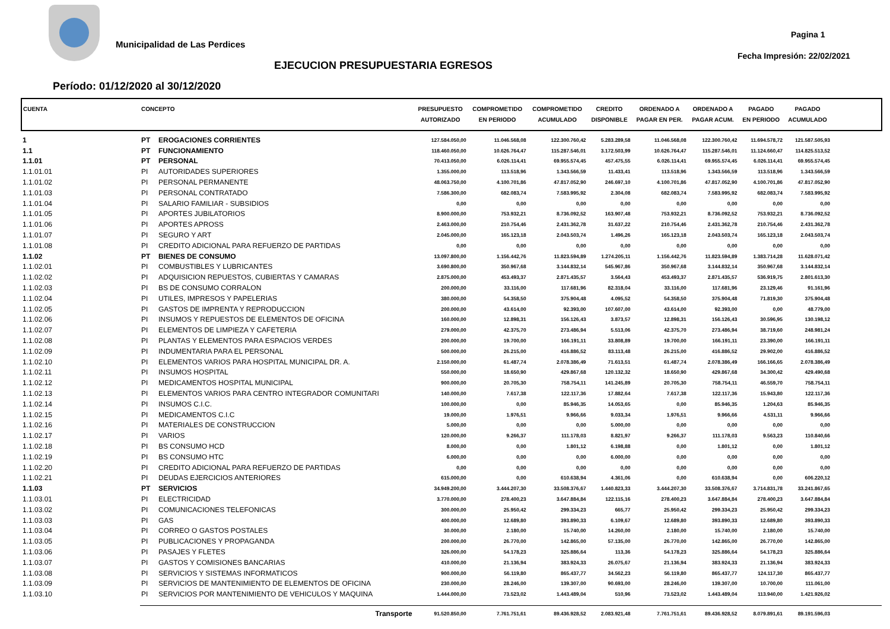Municipalidad de Las Perdices
Pagina 1
Fecha Impresión: 22/02/2021
EJECUCION PRESUPUESTARIA EGRESOS
Período: 01/12/2020 al 30/12/2020
| CUENTA | CONCEPTO | | PRESUPUESTO AUTORIZADO | COMPROMETIDO EN PERIODO | COMPROMETIDO ACUMULADO | CREDITO DISPONIBLE | ORDENADO A PAGAR EN PER. | ORDENADO A PAGAR ACUM. | PAGADO EN PERIODO | PAGADO ACUMULADO | |
| --- | --- | --- | --- | --- | --- | --- | --- | --- | --- | --- | --- |
| 1 | PT | EROGACIONES CORRIENTES | 127.584.050,00 | 11.046.568,08 | 122.300.760,42 | 5.283.289,58 | 11.046.568,08 | 122.300.760,42 | 11.694.578,72 | 121.587.505,93 | |
| 1.1 | PT | FUNCIONAMIENTO | 118.460.050,00 | 10.626.764,47 | 115.287.546,01 | 3.172.503,99 | 10.626.764,47 | 115.287.546,01 | 11.124.660,47 | 114.825.513,52 | |
| 1.1.01 | PT | PERSONAL | 70.413.050,00 | 6.026.114,41 | 69.955.574,45 | 457.475,55 | 6.026.114,41 | 69.955.574,45 | 6.026.114,41 | 69.955.574,45 | |
| 1.1.01.01 | PI | AUTORIDADES SUPERIORES | 1.355.000,00 | 113.518,96 | 1.343.566,59 | 11.433,41 | 113.518,96 | 1.343.566,59 | 113.518,96 | 1.343.566,59 | |
| 1.1.01.02 | PI | PERSONAL PERMANENTE | 48.063.750,00 | 4.100.701,86 | 47.817.052,90 | 246.697,10 | 4.100.701,86 | 47.817.052,90 | 4.100.701,86 | 47.817.052,90 | |
| 1.1.01.03 | PI | PERSONAL CONTRATADO | 7.586.300,00 | 682.083,74 | 7.583.995,92 | 2.304,08 | 682.083,74 | 7.583.995,92 | 682.083,74 | 7.583.995,92 | |
| 1.1.01.04 | PI | SALARIO FAMILIAR - SUBSIDIOS | 0,00 | 0,00 | 0,00 | 0,00 | 0,00 | 0,00 | 0,00 | 0,00 | |
| 1.1.01.05 | PI | APORTES JUBILATORIOS | 8.900.000,00 | 753.932,21 | 8.736.092,52 | 163.907,48 | 753.932,21 | 8.736.092,52 | 753.932,21 | 8.736.092,52 | |
| 1.1.01.06 | PI | APORTES APROSS | 2.463.000,00 | 210.754,46 | 2.431.362,78 | 31.637,22 | 210.754,46 | 2.431.362,78 | 210.754,46 | 2.431.362,78 | |
| 1.1.01.07 | PI | SEGURO Y ART | 2.045.000,00 | 165.123,18 | 2.043.503,74 | 1.496,26 | 165.123,18 | 2.043.503,74 | 165.123,18 | 2.043.503,74 | |
| 1.1.01.08 | PI | CREDITO ADICIONAL PARA REFUERZO DE PARTIDAS | 0,00 | 0,00 | 0,00 | 0,00 | 0,00 | 0,00 | 0,00 | 0,00 | |
| 1.1.02 | PT | BIENES DE CONSUMO | 13.097.800,00 | 1.156.442,76 | 11.823.594,89 | 1.274.205,11 | 1.156.442,76 | 11.823.594,89 | 1.383.714,28 | 11.628.071,42 | |
| 1.1.02.01 | PI | COMBUSTIBLES Y LUBRICANTES | 3.690.800,00 | 350.967,68 | 3.144.832,14 | 545.967,86 | 350.967,68 | 3.144.832,14 | 350.967,68 | 3.144.832,14 | |
| 1.1.02.02 | PI | ADQUISICION REPUESTOS, CUBIERTAS Y CAMARAS | 2.875.000,00 | 453.493,37 | 2.871.435,57 | 3.564,43 | 453.493,37 | 2.871.435,57 | 536.919,75 | 2.801.613,30 | |
| 1.1.02.03 | PI | BS DE CONSUMO CORRALON | 200.000,00 | 33.116,00 | 117.681,96 | 82.318,04 | 33.116,00 | 117.681,96 | 23.129,46 | 91.161,96 | |
| 1.1.02.04 | PI | UTILES, IMPRESOS Y PAPELERIAS | 380.000,00 | 54.358,50 | 375.904,48 | 4.095,52 | 54.358,50 | 375.904,48 | 71.819,30 | 375.904,48 | |
| 1.1.02.05 | PI | GASTOS DE IMPRENTA Y REPRODUCCION | 200.000,00 | 43.614,00 | 92.393,00 | 107.607,00 | 43.614,00 | 92.393,00 | 0,00 | 48.779,00 | |
| 1.1.02.06 | PI | INSUMOS Y REPUESTOS DE ELEMENTOS DE OFICINA | 160.000,00 | 12.898,31 | 156.126,43 | 3.873,57 | 12.898,31 | 156.126,43 | 30.596,95 | 130.198,12 | |
| 1.1.02.07 | PI | ELEMENTOS DE LIMPIEZA Y CAFETERIA | 279.000,00 | 42.375,70 | 273.486,94 | 5.513,06 | 42.375,70 | 273.486,94 | 38.719,60 | 248.981,24 | |
| 1.1.02.08 | PI | PLANTAS Y ELEMENTOS PARA ESPACIOS VERDES | 200.000,00 | 19.700,00 | 166.191,11 | 33.808,89 | 19.700,00 | 166.191,11 | 23.390,00 | 166.191,11 | |
| 1.1.02.09 | PI | INDUMENTARIA PARA EL PERSONAL | 500.000,00 | 26.215,00 | 416.886,52 | 83.113,48 | 26.215,00 | 416.886,52 | 29.902,00 | 416.886,52 | |
| 1.1.02.10 | PI | ELEMENTOS VARIOS PARA HOSPITAL MUNICIPAL DR. A. | 2.150.000,00 | 61.487,74 | 2.078.386,49 | 71.613,51 | 61.487,74 | 2.078.386,49 | 166.166,65 | 2.078.386,49 | |
| 1.1.02.11 | PI | INSUMOS HOSPITAL | 550.000,00 | 18.650,90 | 429.867,68 | 120.132,32 | 18.650,90 | 429.867,68 | 34.300,42 | 429.490,68 | |
| 1.1.02.12 | PI | MEDICAMENTOS HOSPITAL MUNICIPAL | 900.000,00 | 20.705,30 | 758.754,11 | 141.245,89 | 20.705,30 | 758.754,11 | 46.559,70 | 758.754,11 | |
| 1.1.02.13 | PI | ELEMENTOS VARIOS PARA CENTRO INTEGRADOR COMUNITARI | 140.000,00 | 7.617,38 | 122.117,36 | 17.882,64 | 7.617,38 | 122.117,36 | 15.943,80 | 122.117,36 | |
| 1.1.02.14 | PI | INSUMOS C.I.C. | 100.000,00 | 0,00 | 85.946,35 | 14.053,65 | 0,00 | 85.946,35 | 1.204,63 | 85.946,35 | |
| 1.1.02.15 | PI | MEDICAMENTOS C.I.C | 19.000,00 | 1.976,51 | 9.966,66 | 9.033,34 | 1.976,51 | 9.966,66 | 4.531,11 | 9.966,66 | |
| 1.1.02.16 | PI | MATERIALES DE CONSTRUCCION | 5.000,00 | 0,00 | 0,00 | 5.000,00 | 0,00 | 0,00 | 0,00 | 0,00 | |
| 1.1.02.17 | PI | VARIOS | 120.000,00 | 9.266,37 | 111.178,03 | 8.821,97 | 9.266,37 | 111.178,03 | 9.563,23 | 110.840,66 | |
| 1.1.02.18 | PI | BS CONSUMO HCD | 8.000,00 | 0,00 | 1.801,12 | 6.198,88 | 0,00 | 1.801,12 | 0,00 | 1.801,12 | |
| 1.1.02.19 | PI | BS CONSUMO HTC | 6.000,00 | 0,00 | 0,00 | 6.000,00 | 0,00 | 0,00 | 0,00 | 0,00 | |
| 1.1.02.20 | PI | CREDITO ADICIONAL PARA REFUERZO DE PARTIDAS | 0,00 | 0,00 | 0,00 | 0,00 | 0,00 | 0,00 | 0,00 | 0,00 | |
| 1.1.02.21 | PI | DEUDAS EJERCICIOS ANTERIORES | 615.000,00 | 0,00 | 610.638,94 | 4.361,06 | 0,00 | 610.638,94 | 0,00 | 606.220,12 | |
| 1.1.03 | PT | SERVICIOS | 34.949.200,00 | 3.444.207,30 | 33.508.376,67 | 1.440.823,33 | 3.444.207,30 | 33.508.376,67 | 3.714.831,78 | 33.241.867,65 | |
| 1.1.03.01 | PI | ELECTRICIDAD | 3.770.000,00 | 278.400,23 | 3.647.884,84 | 122.115,16 | 278.400,23 | 3.647.884,84 | 278.400,23 | 3.647.884,84 | |
| 1.1.03.02 | PI | COMUNICACIONES TELEFONICAS | 300.000,00 | 25.950,42 | 299.334,23 | 665,77 | 25.950,42 | 299.334,23 | 25.950,42 | 299.334,23 | |
| 1.1.03.03 | PI | GAS | 400.000,00 | 12.689,80 | 393.890,33 | 6.109,67 | 12.689,80 | 393.890,33 | 12.689,80 | 393.890,33 | |
| 1.1.03.04 | PI | CORREO O GASTOS POSTALES | 30.000,00 | 2.180,00 | 15.740,00 | 14.260,00 | 2.180,00 | 15.740,00 | 2.180,00 | 15.740,00 | |
| 1.1.03.05 | PI | PUBLICACIONES Y PROPAGANDA | 200.000,00 | 26.770,00 | 142.865,00 | 57.135,00 | 26.770,00 | 142.865,00 | 26.770,00 | 142.865,00 | |
| 1.1.03.06 | PI | PASAJES Y FLETES | 326.000,00 | 54.178,23 | 325.886,64 | 113,36 | 54.178,23 | 325.886,64 | 54.178,23 | 325.886,64 | |
| 1.1.03.07 | PI | GASTOS Y COMISIONES BANCARIAS | 410.000,00 | 21.136,94 | 383.924,33 | 26.075,67 | 21.136,94 | 383.924,33 | 21.136,94 | 383.924,33 | |
| 1.1.03.08 | PI | SERVICIOS Y SISTEMAS INFORMATICOS | 900.000,00 | 56.119,80 | 865.437,77 | 34.562,23 | 56.119,80 | 865.437,77 | 124.117,30 | 865.437,77 | |
| 1.1.03.09 | PI | SERVICIOS DE MANTENIMIENTO DE ELEMENTOS DE OFICINA | 230.000,00 | 28.246,00 | 139.307,00 | 90.693,00 | 28.246,00 | 139.307,00 | 10.700,00 | 111.061,00 | |
| 1.1.03.10 | PI | SERVICIOS POR MANTENIMIENTO DE VEHICULOS Y MAQUINA | 1.444.000,00 | 73.523,02 | 1.443.489,04 | 510,96 | 73.523,02 | 1.443.489,04 | 113.940,00 | 1.421.926,02 | |
| | | Transporte | 91.520.850,00 | 7.761.751,61 | 89.436.928,52 | 2.083.921,48 | 7.761.751,61 | 89.436.928,52 | 8.079.891,61 | 89.191.596,03 | |